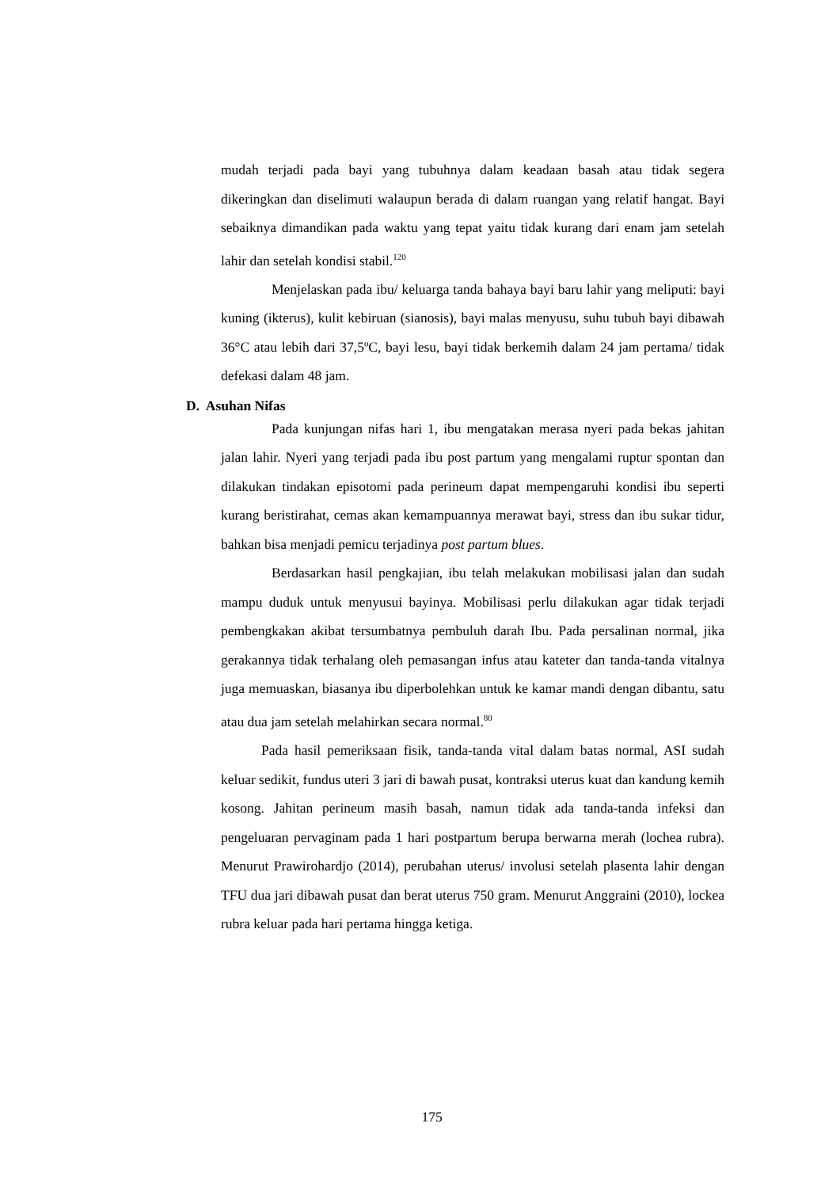mudah terjadi pada bayi yang tubuhnya dalam keadaan basah atau tidak segera dikeringkan dan diselimuti walaupun berada di dalam ruangan yang relatif hangat. Bayi sebaiknya dimandikan pada waktu yang tepat yaitu tidak kurang dari enam jam setelah lahir dan setelah kondisi stabil.<sup>120</sup>
Menjelaskan pada ibu/ keluarga tanda bahaya bayi baru lahir yang meliputi: bayi kuning (ikterus), kulit kebiruan (sianosis), bayi malas menyusu, suhu tubuh bayi dibawah 36°C atau lebih dari 37,5ºC, bayi lesu, bayi tidak berkemih dalam 24 jam pertama/ tidak defekasi dalam 48 jam.
D. Asuhan Nifas
Pada kunjungan nifas hari 1, ibu mengatakan merasa nyeri pada bekas jahitan jalan lahir. Nyeri yang terjadi pada ibu post partum yang mengalami ruptur spontan dan dilakukan tindakan episotomi pada perineum dapat mempengaruhi kondisi ibu seperti kurang beristirahat, cemas akan kemampuannya merawat bayi, stress dan ibu sukar tidur, bahkan bisa menjadi pemicu terjadinya post partum blues.
Berdasarkan hasil pengkajian, ibu telah melakukan mobilisasi jalan dan sudah mampu duduk untuk menyusui bayinya. Mobilisasi perlu dilakukan agar tidak terjadi pembengkakan akibat tersumbatnya pembuluh darah Ibu. Pada persalinan normal, jika gerakannya tidak terhalang oleh pemasangan infus atau kateter dan tanda-tanda vitalnya juga memuaskan, biasanya ibu diperbolehkan untuk ke kamar mandi dengan dibantu, satu atau dua jam setelah melahirkan secara normal.<sup>80</sup>
Pada hasil pemeriksaan fisik, tanda-tanda vital dalam batas normal, ASI sudah keluar sedikit, fundus uteri 3 jari di bawah pusat, kontraksi uterus kuat dan kandung kemih kosong. Jahitan perineum masih basah, namun tidak ada tanda-tanda infeksi dan pengeluaran pervaginam pada 1 hari postpartum berupa berwarna merah (lochea rubra). Menurut Prawirohardjo (2014), perubahan uterus/ involusi setelah plasenta lahir dengan TFU dua jari dibawah pusat dan berat uterus 750 gram. Menurut Anggraini (2010), lockea rubra keluar pada hari pertama hingga ketiga.
175